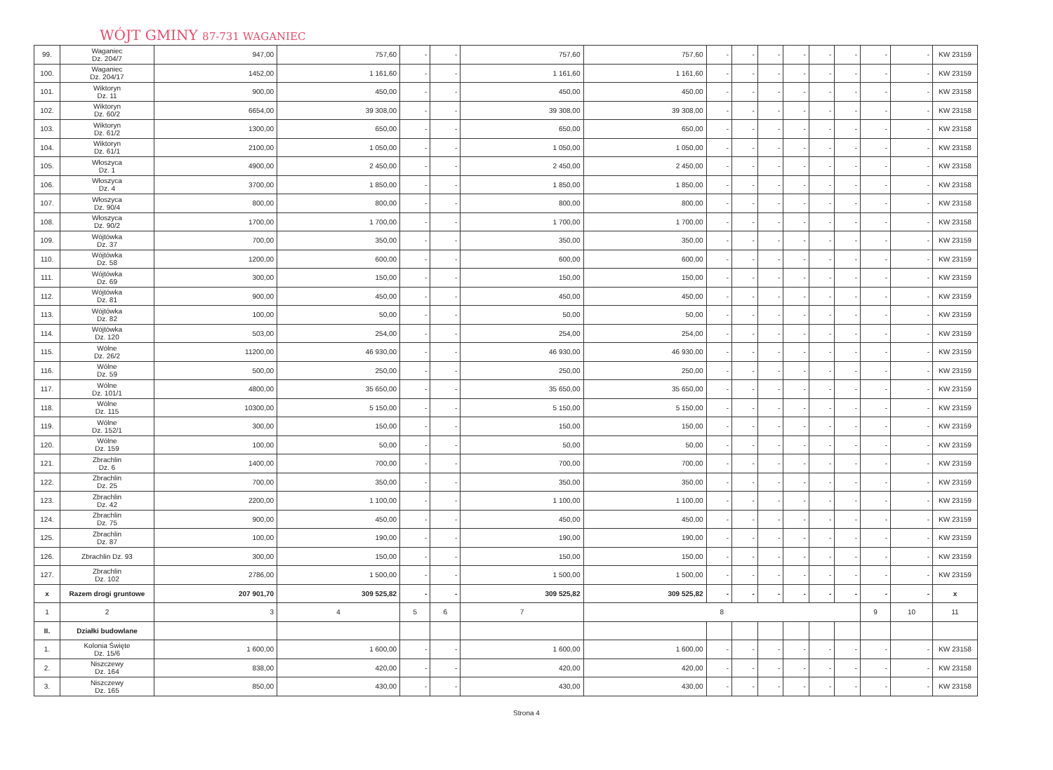WÓJT GMINY 87-731 WAGANIEC
| 99. | Waganiec Dz. 204/7 | 947,00 | 757,60 | - | - | 757,60 | 757,60 | - | - | - | - | - | - | - | - | KW 23159 |
| 100. | Waganiec Dz. 204/17 | 1452,00 | 1 161,60 | - | - | 1 161,60 | 1 161,60 | - | - | - | - | - | - | - | - | KW 23159 |
| 101. | Wiktoryn Dz. 11 | 900,00 | 450,00 | - | - | 450,00 | 450,00 | - | - | - | - | - | - | - | - | KW 23158 |
| 102. | Wiktoryn Dz. 60/2 | 6654,00 | 39 308,00 | - | - | 39 308,00 | 39 308,00 | - | - | - | - | - | - | - | - | KW 23158 |
| 103. | Wiktoryn Dz. 61/2 | 1300,00 | 650,00 | - | - | 650,00 | 650,00 | - | - | - | - | - | - | - | - | KW 23158 |
| 104. | Wiktoryn Dz. 61/1 | 2100,00 | 1 050,00 | - | - | 1 050,00 | 1 050,00 | - | - | - | - | - | - | - | - | KW 23158 |
| 105. | Włoszyca Dz. 1 | 4900,00 | 2 450,00 | - | - | 2 450,00 | 2 450,00 | - | - | - | - | - | - | - | - | KW 23158 |
| 106. | Włoszyca Dz. 4 | 3700,00 | 1 850,00 | - | - | 1 850,00 | 1 850,00 | - | - | - | - | - | - | - | - | KW 23158 |
| 107. | Włoszyca Dz. 90/4 | 800,00 | 800,00 | - | - | 800,00 | 800,00 | - | - | - | - | - | - | - | - | KW 23158 |
| 108. | Włoszyca Dz. 90/2 | 1700,00 | 1 700,00 | - | - | 1 700,00 | 1 700,00 | - | - | - | - | - | - | - | - | KW 23158 |
| 109. | Wójtówka Dz. 37 | 700,00 | 350,00 | - | - | 350,00 | 350,00 | - | - | - | - | - | - | - | - | KW 23159 |
| 110. | Wójtówka Dz. 58 | 1200,00 | 600,00 | - | - | 600,00 | 600,00 | - | - | - | - | - | - | - | - | KW 23159 |
| 111. | Wójtówka Dz. 69 | 300,00 | 150,00 | - | - | 150,00 | 150,00 | - | - | - | - | - | - | - | - | KW 23159 |
| 112. | Wójtówka Dz. 81 | 900,00 | 450,00 | - | - | 450,00 | 450,00 | - | - | - | - | - | - | - | - | KW 23159 |
| 113. | Wójtówka Dz. 82 | 100,00 | 50,00 | - | - | 50,00 | 50,00 | - | - | - | - | - | - | - | - | KW 23159 |
| 114. | Wójtówka Dz. 120 | 503,00 | 254,00 | - | - | 254,00 | 254,00 | - | - | - | - | - | - | - | - | KW 23159 |
| 115. | Wólne Dz. 26/2 | 11200,00 | 46 930,00 | - | - | 46 930,00 | 46 930,00 | - | - | - | - | - | - | - | - | KW 23159 |
| 116. | Wólne Dz. 59 | 500,00 | 250,00 | - | - | 250,00 | 250,00 | - | - | - | - | - | - | - | - | KW 23159 |
| 117. | Wólne Dz. 101/1 | 4800,00 | 35 650,00 | - | - | 35 650,00 | 35 650,00 | - | - | - | - | - | - | - | - | KW 23159 |
| 118. | Wólne Dz. 115 | 10300,00 | 5 150,00 | - | - | 5 150,00 | 5 150,00 | - | - | - | - | - | - | - | - | KW 23159 |
| 119. | Wólne Dz. 152/1 | 300,00 | 150,00 | - | - | 150,00 | 150,00 | - | - | - | - | - | - | - | - | KW 23159 |
| 120. | Wólne Dz. 159 | 100,00 | 50,00 | - | - | 50,00 | 50,00 | - | - | - | - | - | - | - | - | KW 23159 |
| 121. | Zbrachlin Dz. 6 | 1400,00 | 700,00 | - | - | 700,00 | 700,00 | - | - | - | - | - | - | - | - | KW 23159 |
| 122. | Zbrachlin Dz. 25 | 700,00 | 350,00 | - | - | 350,00 | 350,00 | - | - | - | - | - | - | - | - | KW 23159 |
| 123. | Zbrachlin Dz. 42 | 2200,00 | 1 100,00 | - | - | 1 100,00 | 1 100,00 | - | - | - | - | - | - | - | - | KW 23159 |
| 124. | Zbrachlin Dz. 75 | 900,00 | 450,00 | - | - | 450,00 | 450,00 | - | - | - | - | - | - | - | - | KW 23159 |
| 125. | Zbrachlin Dz. 87 | 100,00 | 190,00 | - | - | 190,00 | 190,00 | - | - | - | - | - | - | - | - | KW 23159 |
| 126. | Zbrachlin Dz. 93 | 300,00 | 150,00 | - | - | 150,00 | 150,00 | - | - | - | - | - | - | - | - | KW 23159 |
| 127. | Zbrachlin Dz. 102 | 2786,00 | 1 500,00 | - | - | 1 500,00 | 1 500,00 | - | - | - | - | - | - | - | - | KW 23159 |
| x | Razem drogi gruntowe | 207 901,70 | 309 525,82 | - | - | 309 525,82 | 309 525,82 | - | - | - | - | - | - | - | - | x |
| 1 | 2 | 3 | 4 | 5 | 6 | 7 | 8 | | | | | | | 9 | 10 | 11 |
| II. | Działki budowlane | | | | | | | | | | | | | | | |
| 1. | Kolonia Święte Dz. 15/6 | 1 600,00 | 1 600,00 | - | - | 1 600,00 | 1 600,00 | - | - | - | - | - | - | - | - | KW 23158 |
| 2. | Niszczewy Dz. 164 | 838,00 | 420,00 | - | - | 420,00 | 420,00 | - | - | - | - | - | - | - | - | KW 23158 |
| 3. | Niszczewy Dz. 165 | 850,00 | 430,00 | - | - | 430,00 | 430,00 | - | - | - | - | - | - | - | - | KW 23158 |
Strona 4